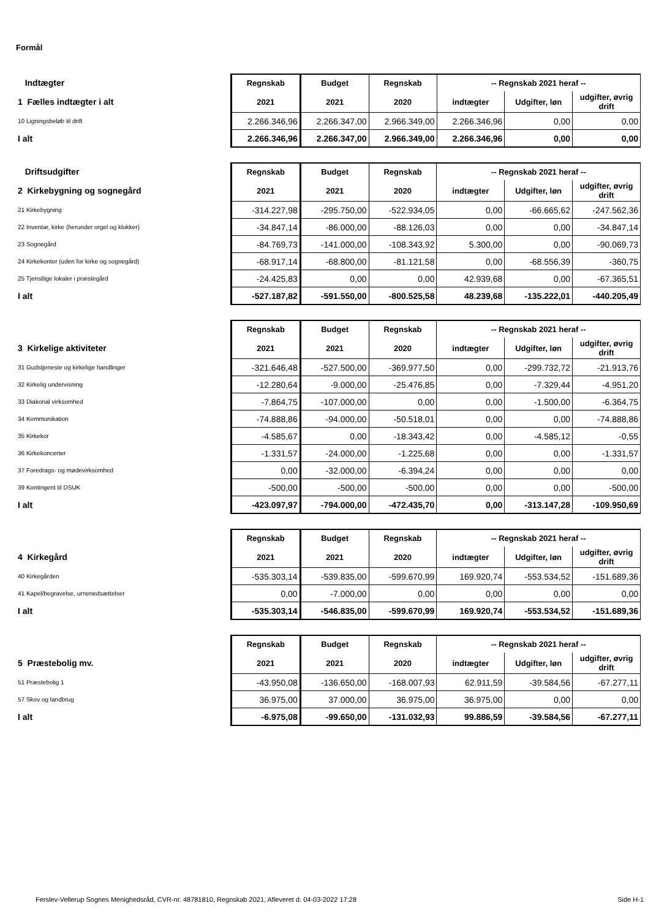Formål
| Indtægter | Regnskab | Budget | Regnskab | -- Regnskab 2021 heraf -- | | |
| 1 Fælles indtægter i alt | 2021 | 2021 | 2020 | indtægter | Udgifter, løn | udgifter, øvrig drift |
| 10 Ligningsbeløb til drift | 2.266.346,96 | 2.266.347,00 | 2.966.349,00 | 2.266.346,96 | 0,00 | 0,00 |
| I alt | 2.266.346,96 | 2.266.347,00 | 2.966.349,00 | 2.266.346,96 | 0,00 | 0,00 |
| Driftsudgifter | Regnskab | Budget | Regnskab | -- Regnskab 2021 heraf -- | | |
| 2 Kirkebygning og sognegård | 2021 | 2021 | 2020 | indtægter | Udgifter, løn | udgifter, øvrig drift |
| 21 Kirkebygning | -314.227,98 | -295.750,00 | -522.934,05 | 0,00 | -66.665,62 | -247.562,36 |
| 22 Inventar, kirke (herunder orgel og klokker) | -34.847,14 | -86.000,00 | -88.126,03 | 0,00 | 0,00 | -34.847,14 |
| 23 Sognegård | -84.769,73 | -141.000,00 | -108.343,92 | 5.300,00 | 0,00 | -90.069,73 |
| 24 Kirkekontor (uden for kirke og sognegård) | -68.917,14 | -68.800,00 | -81.121,58 | 0,00 | -68.556,39 | -360,75 |
| 25 Tjenstlige lokaler i præstegård | -24.425,83 | 0,00 | 0,00 | 42.939,68 | 0,00 | -67.365,51 |
| I alt | -527.187,82 | -591.550,00 | -800.525,58 | 48.239,68 | -135.222,01 | -440.205,49 |
| | Regnskab | Budget | Regnskab | -- Regnskab 2021 heraf -- | | |
| 3 Kirkelige aktiviteter | 2021 | 2021 | 2020 | indtægter | Udgifter, løn | udgifter, øvrig drift |
| 31 Gudstjeneste og kirkelige handlinger | -321.646,48 | -527.500,00 | -369.977,50 | 0,00 | -299.732,72 | -21.913,76 |
| 32 Kirkelig undervisning | -12.280,64 | -9.000,00 | -25.476,85 | 0,00 | -7.329,44 | -4.951,20 |
| 33 Diakonal virksomhed | -7.864,75 | -107.000,00 | 0,00 | 0,00 | -1.500,00 | -6.364,75 |
| 34 Kommunikation | -74.888,86 | -94.000,00 | -50.518,01 | 0,00 | 0,00 | -74.888,86 |
| 35 Kirkekor | -4.585,67 | 0,00 | -18.343,42 | 0,00 | -4.585,12 | -0,55 |
| 36 Kirkekoncerter | -1.331,57 | -24.000,00 | -1.225,68 | 0,00 | 0,00 | -1.331,57 |
| 37 Foredrags- og mødevirksomhed | 0,00 | -32.000,00 | -6.394,24 | 0,00 | 0,00 | 0,00 |
| 39 Kontingent til DSUK | -500,00 | -500,00 | -500,00 | 0,00 | 0,00 | -500,00 |
| I alt | -423.097,97 | -794.000,00 | -472.435,70 | 0,00 | -313.147,28 | -109.950,69 |
| | Regnskab | Budget | Regnskab | -- Regnskab 2021 heraf -- | | |
| 4 Kirkegård | 2021 | 2021 | 2020 | indtægter | Udgifter, løn | udgifter, øvrig drift |
| 40 Kirkegården | -535.303,14 | -539.835,00 | -599.670,99 | 169.920,74 | -553.534,52 | -151.689,36 |
| 41 Kapel/begravelse, urnenedsættelser | 0,00 | -7.000,00 | 0,00 | 0,00 | 0,00 | 0,00 |
| I alt | -535.303,14 | -546.835,00 | -599.670,99 | 169.920,74 | -553.534,52 | -151.689,36 |
| | Regnskab | Budget | Regnskab | -- Regnskab 2021 heraf -- | | |
| 5 Præstebolig mv. | 2021 | 2021 | 2020 | indtægter | Udgifter, løn | udgifter, øvrig drift |
| 51 Præstebolig 1 | -43.950,08 | -136.650,00 | -168.007,93 | 62.911,59 | -39.584,56 | -67.277,11 |
| 57 Skov og landbrug | 36.975,00 | 37.000,00 | 36.975,00 | 36.975,00 | 0,00 | 0,00 |
| I alt | -6.975,08 | -99.650,00 | -131.032,93 | 99.886,59 | -39.584,56 | -67.277,11 |
Ferslev-Vellerup Sognes Menighedsråd, CVR-nr. 48781810, Regnskab 2021, Afleveret d. 04-03-2022 17:28 Side H-1